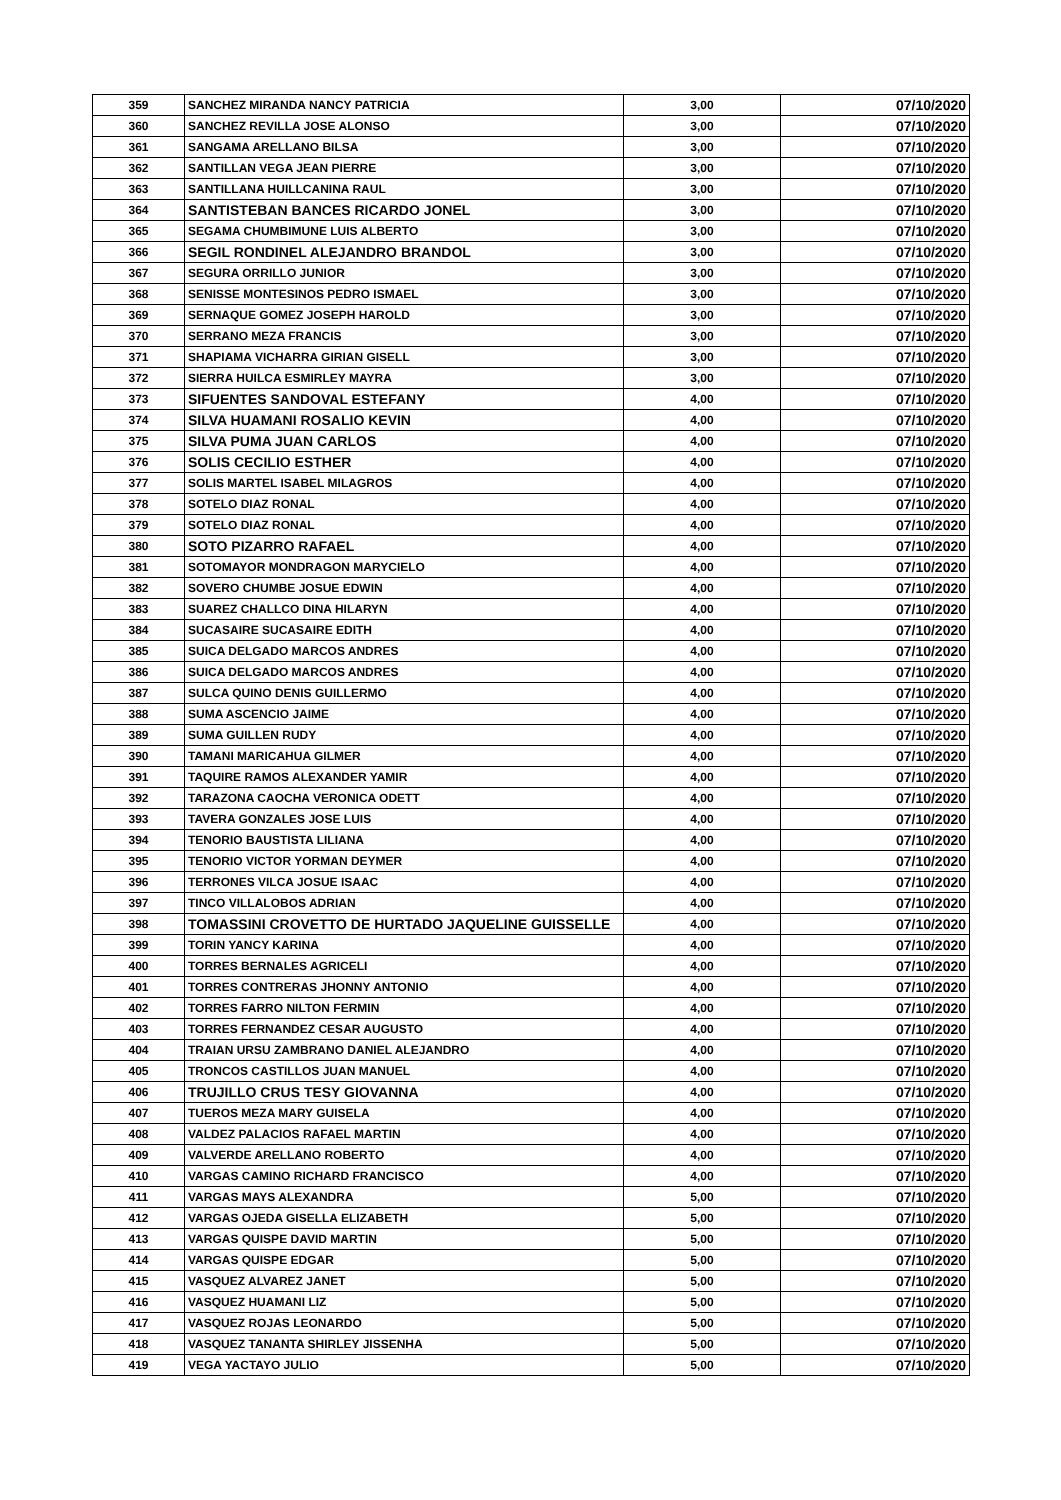| 359 | SANCHEZ MIRANDA NANCY PATRICIA | 3,00 | 07/10/2020 |
| 360 | SANCHEZ REVILLA JOSE ALONSO | 3,00 | 07/10/2020 |
| 361 | SANGAMA ARELLANO BILSA | 3,00 | 07/10/2020 |
| 362 | SANTILLAN VEGA JEAN PIERRE | 3,00 | 07/10/2020 |
| 363 | SANTILLANA HUILLCANINA RAUL | 3,00 | 07/10/2020 |
| 364 | SANTISTEBAN BANCES RICARDO JONEL | 3,00 | 07/10/2020 |
| 365 | SEGAMA CHUMBIMUNE LUIS ALBERTO | 3,00 | 07/10/2020 |
| 366 | SEGIL RONDINEL ALEJANDRO BRANDOL | 3,00 | 07/10/2020 |
| 367 | SEGURA ORRILLO JUNIOR | 3,00 | 07/10/2020 |
| 368 | SENISSE MONTESINOS PEDRO ISMAEL | 3,00 | 07/10/2020 |
| 369 | SERNAQUE GOMEZ JOSEPH HAROLD | 3,00 | 07/10/2020 |
| 370 | SERRANO MEZA FRANCIS | 3,00 | 07/10/2020 |
| 371 | SHAPIAMA VICHARRA GIRIAN GISELL | 3,00 | 07/10/2020 |
| 372 | SIERRA HUILCA ESMIRLEY MAYRA | 3,00 | 07/10/2020 |
| 373 | SIFUENTES SANDOVAL ESTEFANY | 4,00 | 07/10/2020 |
| 374 | SILVA HUAMANI ROSALIO KEVIN | 4,00 | 07/10/2020 |
| 375 | SILVA PUMA JUAN CARLOS | 4,00 | 07/10/2020 |
| 376 | SOLIS CECILIO ESTHER | 4,00 | 07/10/2020 |
| 377 | SOLIS MARTEL ISABEL MILAGROS | 4,00 | 07/10/2020 |
| 378 | SOTELO DIAZ RONAL | 4,00 | 07/10/2020 |
| 379 | SOTELO DIAZ RONAL | 4,00 | 07/10/2020 |
| 380 | SOTO PIZARRO RAFAEL | 4,00 | 07/10/2020 |
| 381 | SOTOMAYOR MONDRAGON MARYCIELO | 4,00 | 07/10/2020 |
| 382 | SOVERO CHUMBE JOSUE EDWIN | 4,00 | 07/10/2020 |
| 383 | SUAREZ CHALLCO DINA HILARYN | 4,00 | 07/10/2020 |
| 384 | SUCASAIRE SUCASAIRE EDITH | 4,00 | 07/10/2020 |
| 385 | SUICA DELGADO MARCOS ANDRES | 4,00 | 07/10/2020 |
| 386 | SUICA DELGADO MARCOS ANDRES | 4,00 | 07/10/2020 |
| 387 | SULCA QUINO DENIS GUILLERMO | 4,00 | 07/10/2020 |
| 388 | SUMA ASCENCIO JAIME | 4,00 | 07/10/2020 |
| 389 | SUMA GUILLEN RUDY | 4,00 | 07/10/2020 |
| 390 | TAMANI MARICAHUA GILMER | 4,00 | 07/10/2020 |
| 391 | TAQUIRE RAMOS ALEXANDER YAMIR | 4,00 | 07/10/2020 |
| 392 | TARAZONA CAOCHA VERONICA ODETT | 4,00 | 07/10/2020 |
| 393 | TAVERA GONZALES JOSE LUIS | 4,00 | 07/10/2020 |
| 394 | TENORIO BAUSTISTA LILIANA | 4,00 | 07/10/2020 |
| 395 | TENORIO VICTOR YORMAN DEYMER | 4,00 | 07/10/2020 |
| 396 | TERRONES VILCA JOSUE ISAAC | 4,00 | 07/10/2020 |
| 397 | TINCO VILLALOBOS ADRIAN | 4,00 | 07/10/2020 |
| 398 | TOMASSINI CROVETTO DE HURTADO JAQUELINE GUISSELLE | 4,00 | 07/10/2020 |
| 399 | TORIN YANCY KARINA | 4,00 | 07/10/2020 |
| 400 | TORRES BERNALES AGRICELI | 4,00 | 07/10/2020 |
| 401 | TORRES CONTRERAS JHONNY ANTONIO | 4,00 | 07/10/2020 |
| 402 | TORRES FARRO NILTON FERMIN | 4,00 | 07/10/2020 |
| 403 | TORRES FERNANDEZ CESAR AUGUSTO | 4,00 | 07/10/2020 |
| 404 | TRAIAN URSU ZAMBRANO DANIEL ALEJANDRO | 4,00 | 07/10/2020 |
| 405 | TRONCOS CASTILLOS JUAN MANUEL | 4,00 | 07/10/2020 |
| 406 | TRUJILLO CRUS TESY GIOVANNA | 4,00 | 07/10/2020 |
| 407 | TUEROS MEZA MARY GUISELA | 4,00 | 07/10/2020 |
| 408 | VALDEZ PALACIOS RAFAEL MARTIN | 4,00 | 07/10/2020 |
| 409 | VALVERDE ARELLANO ROBERTO | 4,00 | 07/10/2020 |
| 410 | VARGAS CAMINO RICHARD FRANCISCO | 4,00 | 07/10/2020 |
| 411 | VARGAS MAYS ALEXANDRA | 5,00 | 07/10/2020 |
| 412 | VARGAS OJEDA GISELLA ELIZABETH | 5,00 | 07/10/2020 |
| 413 | VARGAS QUISPE DAVID MARTIN | 5,00 | 07/10/2020 |
| 414 | VARGAS QUISPE EDGAR | 5,00 | 07/10/2020 |
| 415 | VASQUEZ ALVAREZ JANET | 5,00 | 07/10/2020 |
| 416 | VASQUEZ HUAMANI LIZ | 5,00 | 07/10/2020 |
| 417 | VASQUEZ ROJAS LEONARDO | 5,00 | 07/10/2020 |
| 418 | VASQUEZ TANANTA SHIRLEY JISSENHA | 5,00 | 07/10/2020 |
| 419 | VEGA YACTAYO JULIO | 5,00 | 07/10/2020 |